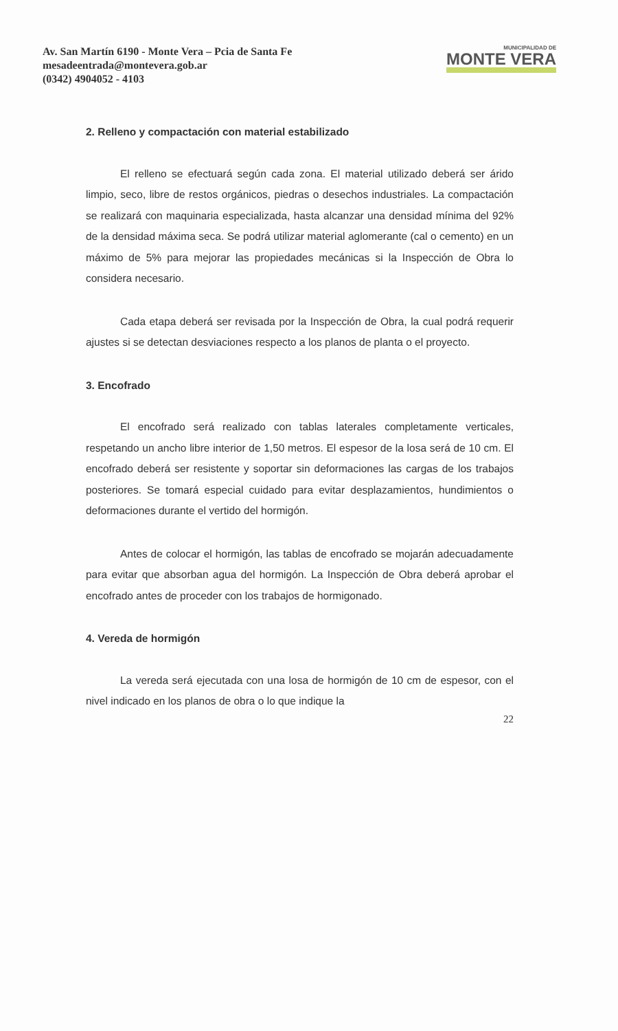Av. San Martín 6190 - Monte Vera – Pcia de Santa Fe
mesadeentrada@montevera.gob.ar
(0342) 4904052 - 4103
MUNICIPALIDAD DE
MONTE VERA
2. Relleno y compactación con material estabilizado
El relleno se efectuará según cada zona. El material utilizado deberá ser árido limpio, seco, libre de restos orgánicos, piedras o desechos industriales. La compactación se realizará con maquinaria especializada, hasta alcanzar una densidad mínima del 92% de la densidad máxima seca. Se podrá utilizar material aglomerante (cal o cemento) en un máximo de 5% para mejorar las propiedades mecánicas si la Inspección de Obra lo considera necesario.
Cada etapa deberá ser revisada por la Inspección de Obra, la cual podrá requerir ajustes si se detectan desviaciones respecto a los planos de planta o el proyecto.
3. Encofrado
El encofrado será realizado con tablas laterales completamente verticales, respetando un ancho libre interior de 1,50 metros. El espesor de la losa será de 10 cm. El encofrado deberá ser resistente y soportar sin deformaciones las cargas de los trabajos posteriores. Se tomará especial cuidado para evitar desplazamientos, hundimientos o deformaciones durante el vertido del hormigón.
Antes de colocar el hormigón, las tablas de encofrado se mojarán adecuadamente para evitar que absorban agua del hormigón. La Inspección de Obra deberá aprobar el encofrado antes de proceder con los trabajos de hormigonado.
4. Vereda de hormigón
La vereda será ejecutada con una losa de hormigón de 10 cm de espesor, con el nivel indicado en los planos de obra o lo que indique la
22